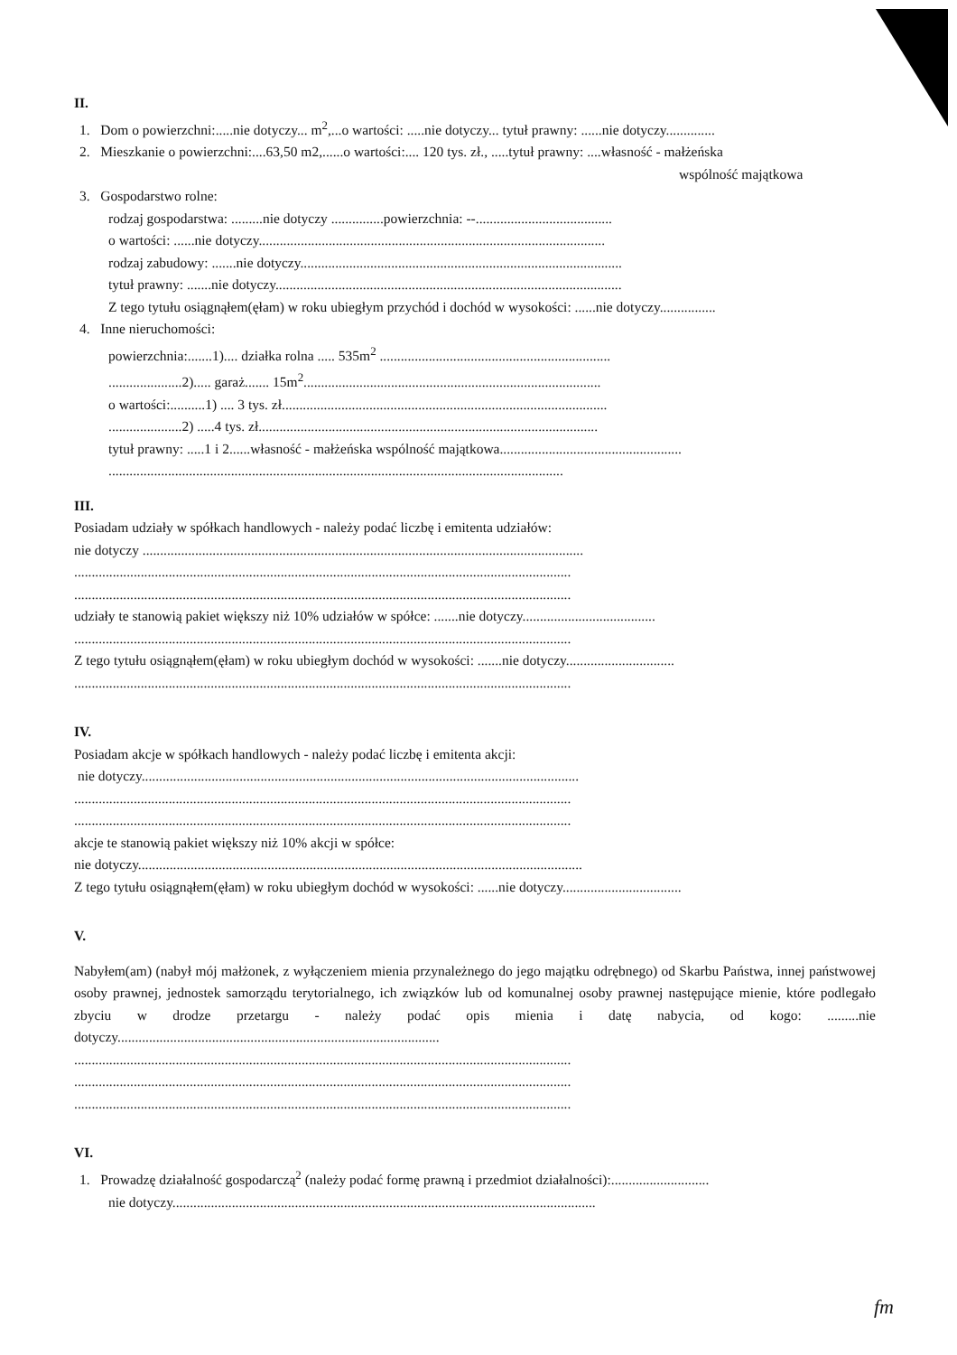II.
1. Dom o powierzchni:.....nie dotyczy... m<sup>2</sup>,...o wartości: .....nie dotyczy... tytuł prawny: ......nie dotyczy..............
2. Mieszkanie o powierzchni:....63,50 m2,......o wartości:.... 120 tys. zł., .....tytuł prawny: ....własność - małżeńska
wspólność majątkowa
3. Gospodarstwo rolne:
rodzaj gospodarstwa: .........nie dotyczy ...............powierzchnia: --.......................................
o wartości: ......nie dotyczy...................................................................................................
rodzaj zabudowy: .......nie dotyczy............................................................................................
tytuł prawny: .......nie dotyczy...................................................................................................
Z tego tytułu osiągnąłem(ęłam) w roku ubiegłym przychód i dochód w wysokości: ......nie dotyczy................
4. Inne nieruchomości:
powierzchnia:.......1).... działka rolna ..... 535m<sup>2</sup> ..................................................................
.....................2)..... garaż....... 15m<sup>2</sup>.....................................................................................
o wartości:..........1) .... 3 tys. zł.............................................................................................
.....................2) .....4 tys. zł.................................................................................................
tytuł prawny: .....1 i 2......własność - małżeńska wspólność majątkowa....................................................
..................................................................................................................................
III.
Posiadam udziały w spółkach handlowych - należy podać liczbę i emitenta udziałów:
nie dotyczy ..............................................................................................................................
..............................................................................................................................................
..............................................................................................................................................
udziały te stanowią pakiet większy niż 10% udziałów w spółce: .......nie dotyczy......................................
..............................................................................................................................................
Z tego tytułu osiągnąłem(ęłam) w roku ubiegłym dochód w wysokości: .......nie dotyczy...............................
..............................................................................................................................................
IV.
Posiadam akcje w spółkach handlowych - należy podać liczbę i emitenta akcji:
nie dotyczy.............................................................................................................................
..............................................................................................................................................
..............................................................................................................................................
akcje te stanowią pakiet większy niż 10% akcji w spółce:
nie dotyczy...............................................................................................................................
Z tego tytułu osiągnąłem(ęłam) w roku ubiegłym dochód w wysokości: ......nie dotyczy..................................
V.
Nabyłem(am) (nabył mój małżonek, z wyłączeniem mienia przynależnego do jego majątku odrębnego) od Skarbu Państwa, innej państwowej osoby prawnej, jednostek samorządu terytorialnego, ich związków lub od komunalnej osoby prawnej następujące mienie, które podlegało zbyciu w drodze przetargu - należy podać opis mienia i datę nabycia, od kogo: .........nie dotyczy............................................................................................
..............................................................................................................................................
..............................................................................................................................................
..............................................................................................................................................
VI.
1. Prowadzę działalność gospodarczą<sup>2</sup> (należy podać formę prawną i przedmiot działalności):............................
nie dotyczy.........................................................................................................................
fm